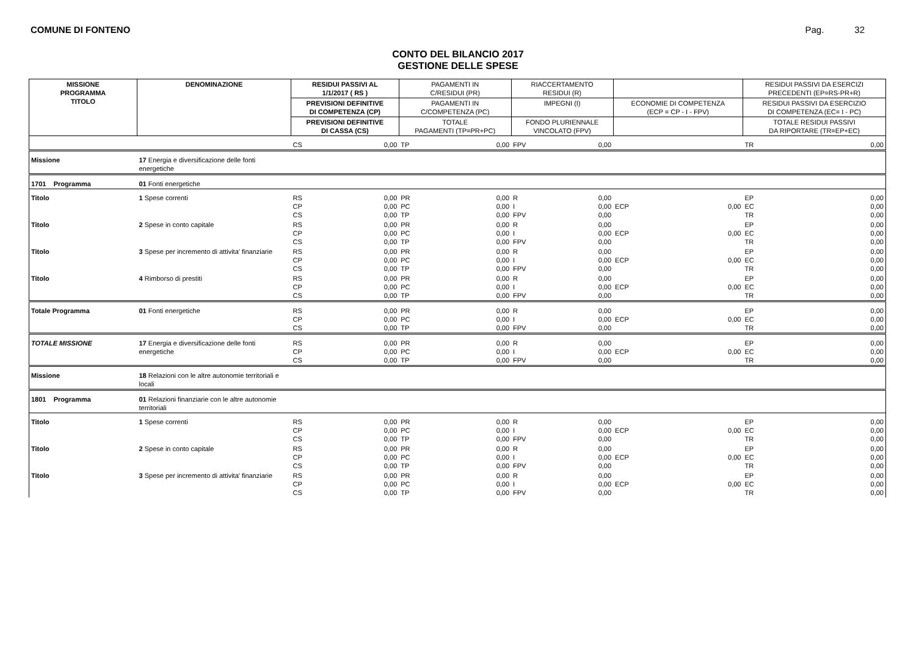COMUNE DI FONTENO Pag. 32
CONTO DEL BILANCIO 2017
GESTIONE DELLE SPESE
| MISSIONE PROGRAMMA TITOLO | DENOMINAZIONE | RESIDUI PASSIVI AL 1/1/2017 ( RS ) | | PAGAMENTI IN C/RESIDUI (PR) | | RIACCERTAMENTO RESIDUI (R) | | | | RESIDUI PASSIVI DA ESERCIZI PRECEDENTI (EP=RS-PR+R) | |
| --- | --- | --- | --- | --- | --- | --- | --- | --- | --- | --- | --- |
| | | PREVISIONI DEFINITIVE DI COMPETENZA (CP) | | PAGAMENTI IN C/COMPETENZA (PC) | | IMPEGNI (I) | | ECONOMIE DI COMPETENZA (ECP = CP - I - FPV) | | RESIDUI PASSIVI DA ESERCIZIO DI COMPETENZA (EC= I - PC) | |
| | | PREVISIONI DEFINITIVE DI CASSA (CS) | | TOTALE PAGAMENTI (TP=PR+PC) | | FONDO PLURIENNALE VINCOLATO (FPV) | | | | TOTALE RESIDUI PASSIVI DA RIPORTARE (TR=EP+EC) | |
| | | CS | 0,00 | TP | 0,00 | FPV | 0,00 | | | TR | 0,00 |
| Missione | 17 Energia e diversificazione delle fonti energetiche | | | | | | | | | | |
| 1701 Programma | 01 Fonti energetiche | | | | | | | | | | |
| Titolo | 1 Spese correnti | RS CP CS | 0,00 0,00 0,00 | PR PC TP | 0,00 0,00 0,00 | R I FPV | 0,00 0,00 0,00 | ECP | 0,00 | EP EC TR | 0,00 0,00 0,00 |
| Titolo | 2 Spese in conto capitale | RS CP CS | 0,00 0,00 0,00 | PR PC TP | 0,00 0,00 0,00 | R I FPV | 0,00 0,00 0,00 | ECP | 0,00 | EP EC TR | 0,00 0,00 0,00 |
| Titolo | 3 Spese per incremento di attivita' finanziarie | RS CP CS | 0,00 0,00 0,00 | PR PC TP | 0,00 0,00 0,00 | R I FPV | 0,00 0,00 0,00 | ECP | 0,00 | EP EC TR | 0,00 0,00 0,00 |
| Titolo | 4 Rimborso di prestiti | RS CP CS | 0,00 0,00 0,00 | PR PC TP | 0,00 0,00 0,00 | R I FPV | 0,00 0,00 0,00 | ECP | 0,00 | EP EC TR | 0,00 0,00 0,00 |
| Totale Programma | 01 Fonti energetiche | RS CP CS | 0,00 0,00 0,00 | PR PC TP | 0,00 0,00 0,00 | R I FPV | 0,00 0,00 0,00 | ECP | 0,00 | EP EC TR | 0,00 0,00 0,00 |
| TOTALE MISSIONE | 17 Energia e diversificazione delle fonti energetiche | RS CP CS | 0,00 0,00 0,00 | PR PC TP | 0,00 0,00 0,00 | R I FPV | 0,00 0,00 0,00 | ECP | 0,00 | EP EC TR | 0,00 0,00 0,00 |
| Missione | 18 Relazioni con le altre autonomie territoriali e locali | | | | | | | | | | |
| 1801 Programma | 01 Relazioni finanziarie con le altre autonomie territoriali | | | | | | | | | | |
| Titolo | 1 Spese correnti | RS CP CS | 0,00 0,00 0,00 | PR PC TP | 0,00 0,00 0,00 | R I FPV | 0,00 0,00 0,00 | ECP | 0,00 | EP EC TR | 0,00 0,00 0,00 |
| Titolo | 2 Spese in conto capitale | RS CP CS | 0,00 0,00 0,00 | PR PC TP | 0,00 0,00 0,00 | R I FPV | 0,00 0,00 0,00 | ECP | 0,00 | EP EC TR | 0,00 0,00 0,00 |
| Titolo | 3 Spese per incremento di attivita' finanziarie | RS CP CS | 0,00 0,00 0,00 | PR PC TP | 0,00 0,00 0,00 | R I FPV | 0,00 0,00 0,00 | ECP | 0,00 | EP EC TR | 0,00 0,00 0,00 |